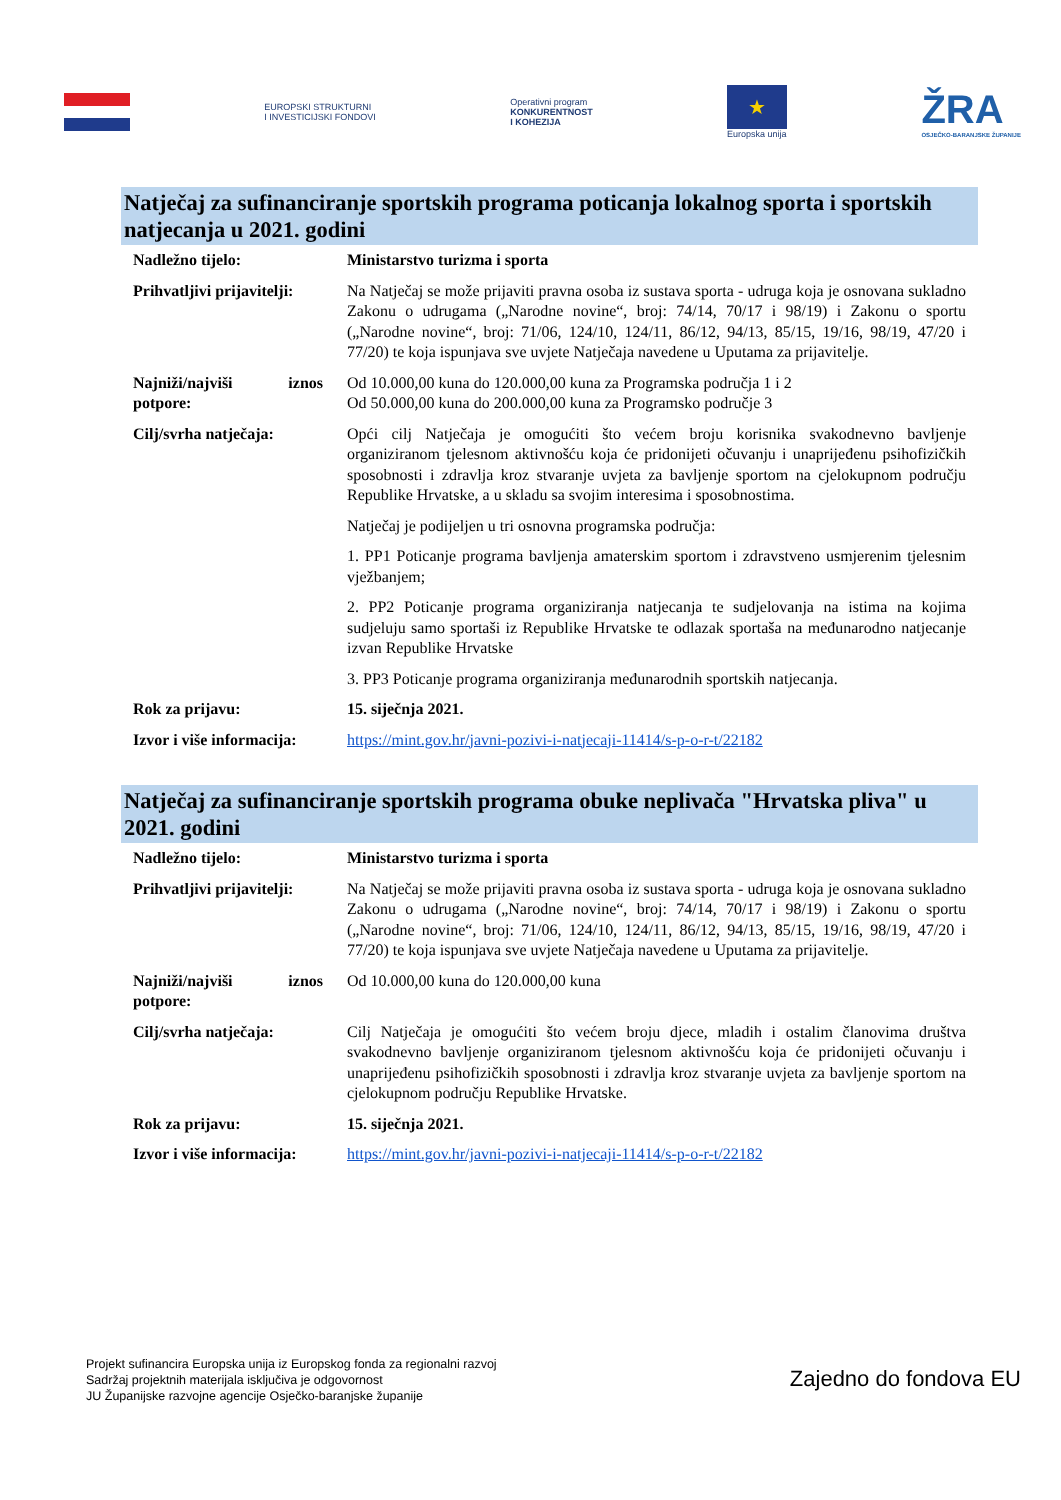EUROPSKI STRUKTURNI
I INVESTICIJSKI FONDOVI
Operativni program
KONKURENTNOST
I KOHEZIJA
★
Europska unija
ŽRA
OSJEČKO-BARANJSKE ŽUPANIJE
Natječaj za sufinanciranje sportskih programa poticanja lokalnog sporta i sportskih natjecanja u 2021. godini
| Nadležno tijelo: | Ministarstvo turizma i sporta |
| Prihvatljivi prijavitelji: | Na Natječaj se može prijaviti pravna osoba iz sustava sporta - udruga koja je osnovana sukladno Zakonu o udrugama („Narodne novine“, broj: 74/14, 70/17 i 98/19) i Zakonu o sportu („Narodne novine“, broj: 71/06, 124/10, 124/11, 86/12, 94/13, 85/15, 19/16, 98/19, 47/20 i 77/20) te koja ispunjava sve uvjete Natječaja navedene u Uputama za prijavitelje. |
| Najniži/najviši iznos potpore: | Od 10.000,00 kuna do 120.000,00 kuna za Programska područja 1 i 2 Od 50.000,00 kuna do 200.000,00 kuna za Programsko područje 3 |
| Cilj/svrha natječaja: | Opći cilj Natječaja je omogućiti što većem broju korisnika svakodnevno bavljenje organiziranom tjelesnom aktivnošću koja će pridonijeti očuvanju i unaprijeđenu psihofizičkih sposobnosti i zdravlja kroz stvaranje uvjeta za bavljenje sportom na cjelokupnom području Republike Hrvatske, a u skladu sa svojim interesima i sposobnostima. Natječaj je podijeljen u tri osnovna programska područja: 1. PP1 Poticanje programa bavljenja amaterskim sportom i zdravstveno usmjerenim tjelesnim vježbanjem; 2. PP2 Poticanje programa organiziranja natjecanja te sudjelovanja na istima na kojima sudjeluju samo sportaši iz Republike Hrvatske te odlazak sportaša na međunarodno natjecanje izvan Republike Hrvatske 3. PP3 Poticanje programa organiziranja međunarodnih sportskih natjecanja. |
| Rok za prijavu: | 15. siječnja 2021. |
| Izvor i više informacija: | https://mint.gov.hr/javni-pozivi-i-natjecaji-11414/s-p-o-r-t/22182 |
Natječaj za sufinanciranje sportskih programa obuke neplivača "Hrvatska pliva" u 2021. godini
| Nadležno tijelo: | Ministarstvo turizma i sporta |
| Prihvatljivi prijavitelji: | Na Natječaj se može prijaviti pravna osoba iz sustava sporta - udruga koja je osnovana sukladno Zakonu o udrugama („Narodne novine“, broj: 74/14, 70/17 i 98/19) i Zakonu o sportu („Narodne novine“, broj: 71/06, 124/10, 124/11, 86/12, 94/13, 85/15, 19/16, 98/19, 47/20 i 77/20) te koja ispunjava sve uvjete Natječaja navedene u Uputama za prijavitelje. |
| Najniži/najviši iznos potpore: | Od 10.000,00 kuna do 120.000,00 kuna |
| Cilj/svrha natječaja: | Cilj Natječaja je omogućiti što većem broju djece, mladih i ostalim članovima društva svakodnevno bavljenje organiziranom tjelesnom aktivnošću koja će pridonijeti očuvanju i unaprijeđenu psihofizičkih sposobnosti i zdravlja kroz stvaranje uvjeta za bavljenje sportom na cjelokupnom području Republike Hrvatske. |
| Rok za prijavu: | 15. siječnja 2021. |
| Izvor i više informacija: | https://mint.gov.hr/javni-pozivi-i-natjecaji-11414/s-p-o-r-t/22182 |
Projekt sufinancira Europska unija iz Europskog fonda za regionalni razvoj
Sadržaj projektnih materijala isključiva je odgovornost
JU Županijske razvojne agencije Osječko-baranjske županije
Zajedno do fondova EU